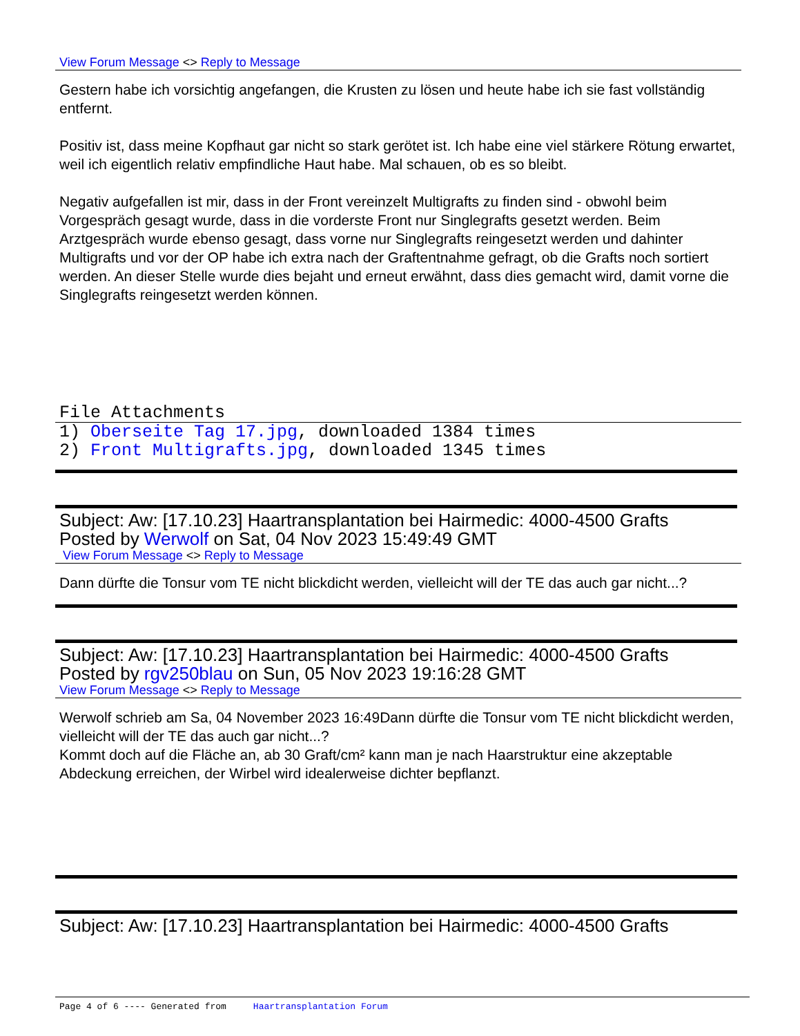View Forum Message <> Reply to Message
Gestern habe ich vorsichtig angefangen, die Krusten zu lösen und heute habe ich sie fast vollständig entfernt.
Positiv ist, dass meine Kopfhaut gar nicht so stark gerötet ist. Ich habe eine viel stärkere Rötung erwartet, weil ich eigentlich relativ empfindliche Haut habe. Mal schauen, ob es so bleibt.
Negativ aufgefallen ist mir, dass in der Front vereinzelt Multigrafts zu finden sind - obwohl beim Vorgespräch gesagt wurde, dass in die vorderste Front nur Singlegrafts gesetzt werden. Beim Arztgespräch wurde ebenso gesagt, dass vorne nur Singlegrafts reingesetzt werden und dahinter Multigrafts und vor der OP habe ich extra nach der Graftentnahme gefragt, ob die Grafts noch sortiert werden. An dieser Stelle wurde dies bejaht und erneut erwähnt, dass dies gemacht wird, damit vorne die Singlegrafts reingesetzt werden können.
File Attachments
1) Oberseite Tag 17.jpg, downloaded 1384 times
2) Front Multigrafts.jpg, downloaded 1345 times
Subject: Aw: [17.10.23] Haartransplantation bei Hairmedic: 4000-4500 Grafts
Posted by Werwolf on Sat, 04 Nov 2023 15:49:49 GMT
View Forum Message <> Reply to Message
Dann dürfte die Tonsur vom TE nicht blickdicht werden, vielleicht will der TE das auch gar nicht...?
Subject: Aw: [17.10.23] Haartransplantation bei Hairmedic: 4000-4500 Grafts
Posted by rgv250blau on Sun, 05 Nov 2023 19:16:28 GMT
View Forum Message <> Reply to Message
Werwolf schrieb am Sa, 04 November 2023 16:49Dann dürfte die Tonsur vom TE nicht blickdicht werden, vielleicht will der TE das auch gar nicht...?
Kommt doch auf die Fläche an, ab 30 Graft/cm² kann man je nach Haarstruktur eine akzeptable Abdeckung erreichen, der Wirbel wird idealerweise dichter bepflanzt.
Subject: Aw: [17.10.23] Haartransplantation bei Hairmedic: 4000-4500 Grafts
Page 4 of 6 ---- Generated from Haartransplantation Forum